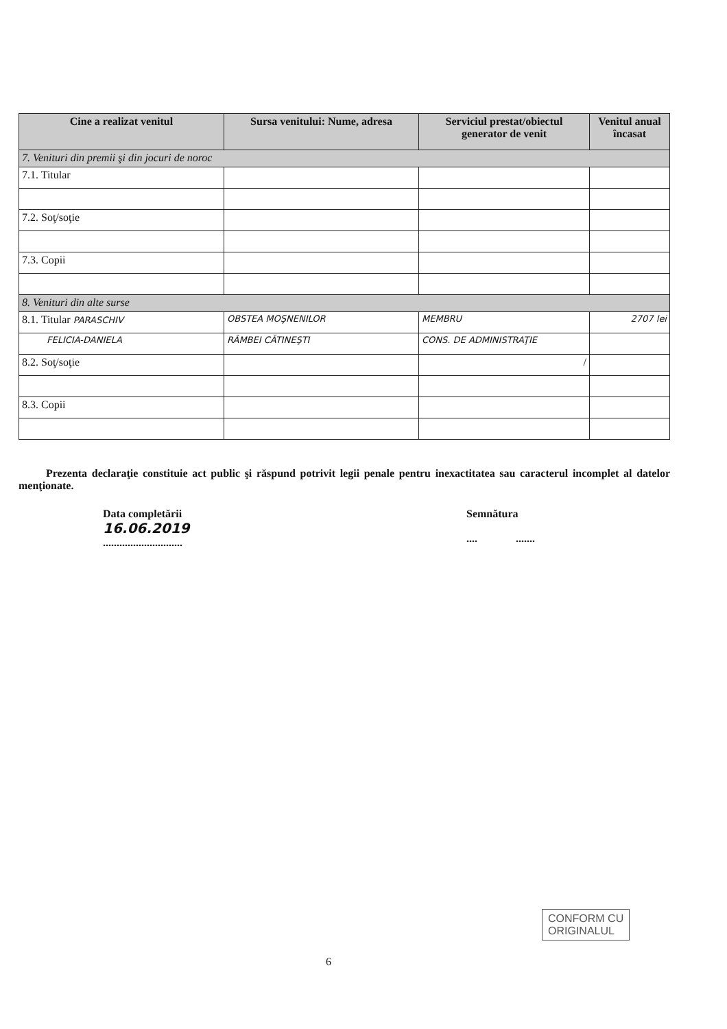| Cine a realizat venitul | Sursa venitului: Nume, adresa | Serviciul prestat/obiectul generator de venit | Venitul anual încasat |
| --- | --- | --- | --- |
| 7. Venituri din premii şi din jocuri de noroc | | | |
| 7.1. Titular | | | |
| 7.2. Soţ/soţie | | | |
| 7.3. Copii | | | |
| 8. Venituri din alte surse | | | |
| 8.1. Titular PARASCHIV | OBSTEA MOŞNENILOR | MEMBRU | 2707 lei |
| FELICIA-DANIELA | RÂMBEI CĂTINEŞTI | CONS. DE ADMINISTRAŢIE | |
| 8.2. Soţ/soţie | | / | |
| 8.3. Copii | | | |
Prezenta declaraţie constituie act public şi răspund potrivit legii penale pentru inexactitatea sau caracterul incomplet al datelor menţionate.
Data completării
16.06.2019
.............................
Semnătura
.... .......
6
CONFORM CU
ORIGINALUL